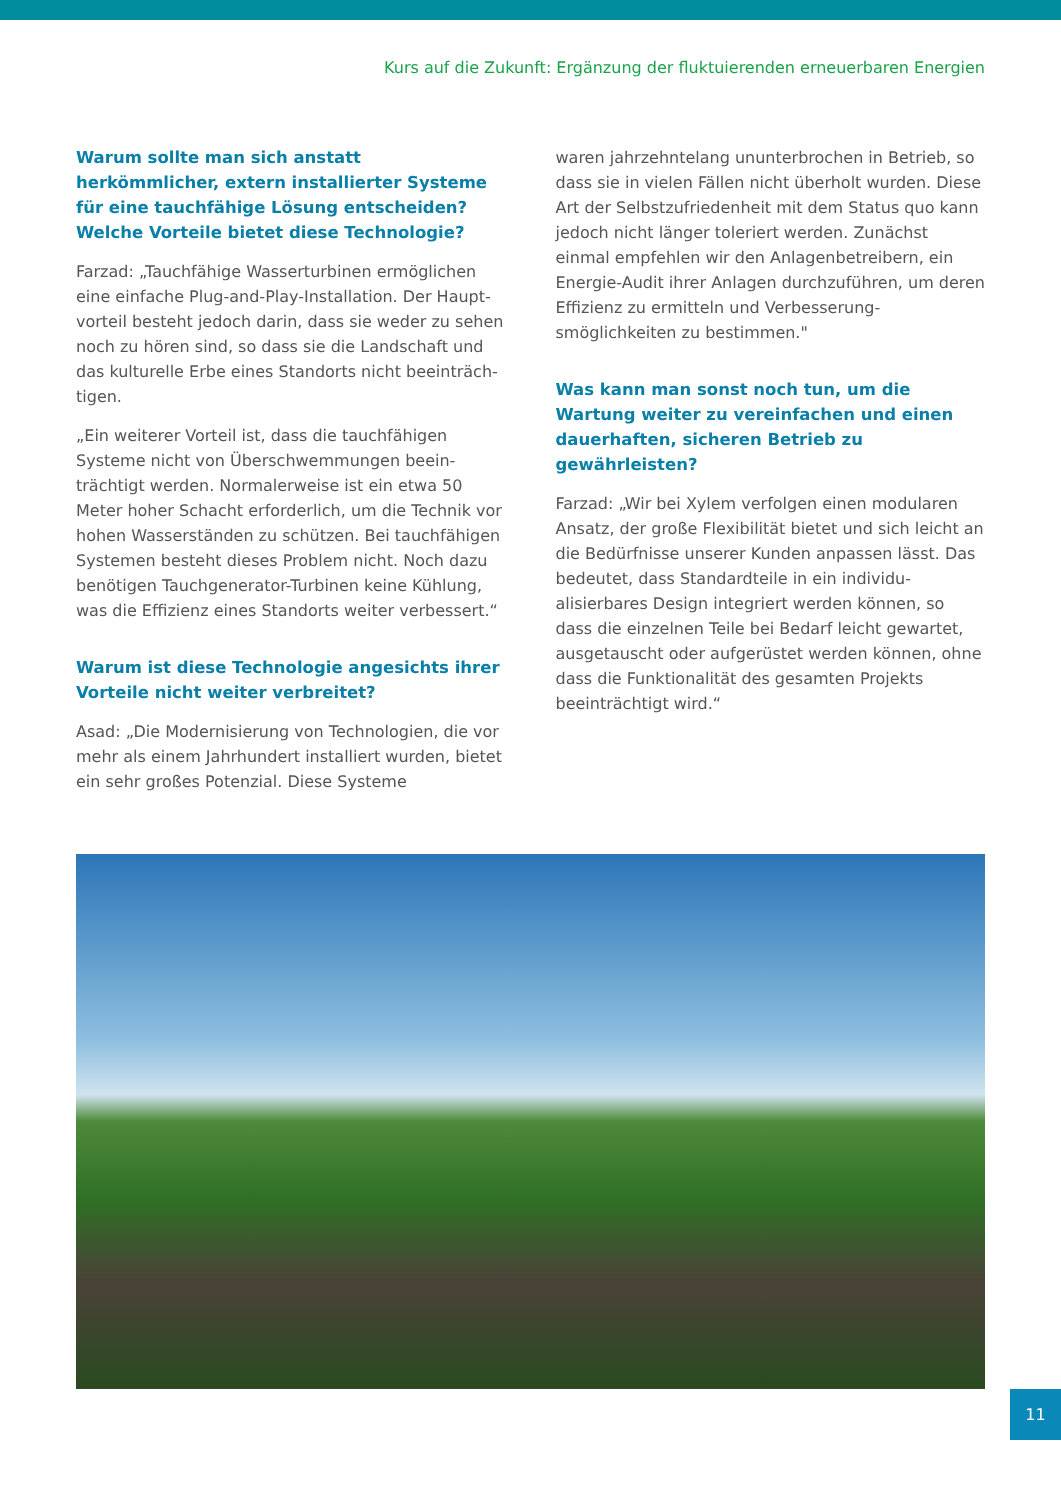Kurs auf die Zukunft: Ergänzung der fluktuierenden erneuerbaren Energien
Warum sollte man sich anstatt herkömmlicher, extern installierter Systeme für eine tauchfähige Lösung entscheiden? Welche Vorteile bietet diese Technologie?
Farzad: „Tauchfähige Wasserturbinen ermöglichen eine einfache Plug-and-Play-Installation. Der Haupt­vorteil besteht jedoch darin, dass sie weder zu sehen noch zu hören sind, so dass sie die Landschaft und das kulturelle Erbe eines Standorts nicht beeinträch­tigen.
„Ein weiterer Vorteil ist, dass die tauchfähigen Systeme nicht von Überschwemmungen beein­trächtigt werden. Normalerweise ist ein etwa 50 Meter hoher Schacht erforderlich, um die Technik vor hohen Wasserständen zu schützen. Bei tauchfähigen Systemen besteht dieses Problem nicht. Noch dazu benötigen Tauchgenerator-Turbinen keine Kühlung, was die Effizienz eines Standorts weiter verbessert.“
Warum ist diese Technologie angesichts ihrer Vorteile nicht weiter verbreitet?
Asad: „Die Modernisierung von Technologien, die vor mehr als einem Jahrhundert installiert wurden, bietet ein sehr großes Potenzial. Diese Systeme
waren jahrzehntelang ununterbrochen in Betrieb, so dass sie in vielen Fällen nicht überholt wurden. Diese Art der Selbstzufriedenheit mit dem Status quo kann jedoch nicht länger toleriert werden. Zunächst einmal empfehlen wir den Anlagenbetreibern, ein Energie-Audit ihrer Anlagen durchzuführen, um deren Effizienz zu ermitteln und Verbesserung­smöglichkeiten zu bestimmen."
Was kann man sonst noch tun, um die Wartung weiter zu vereinfachen und einen dauerhaften, sicheren Betrieb zu gewährleisten?
Farzad: „Wir bei Xylem verfolgen einen modularen Ansatz, der große Flexibilität bietet und sich leicht an die Bedürfnisse unserer Kunden anpassen lässt. Das bedeutet, dass Standardteile in ein individu­alisierbares Design integriert werden können, so dass die einzelnen Teile bei Bedarf leicht gewartet, ausgetauscht oder aufgerüstet werden können, ohne dass die Funktionalität des gesamten Projekts beeinträchtigt wird.“
11